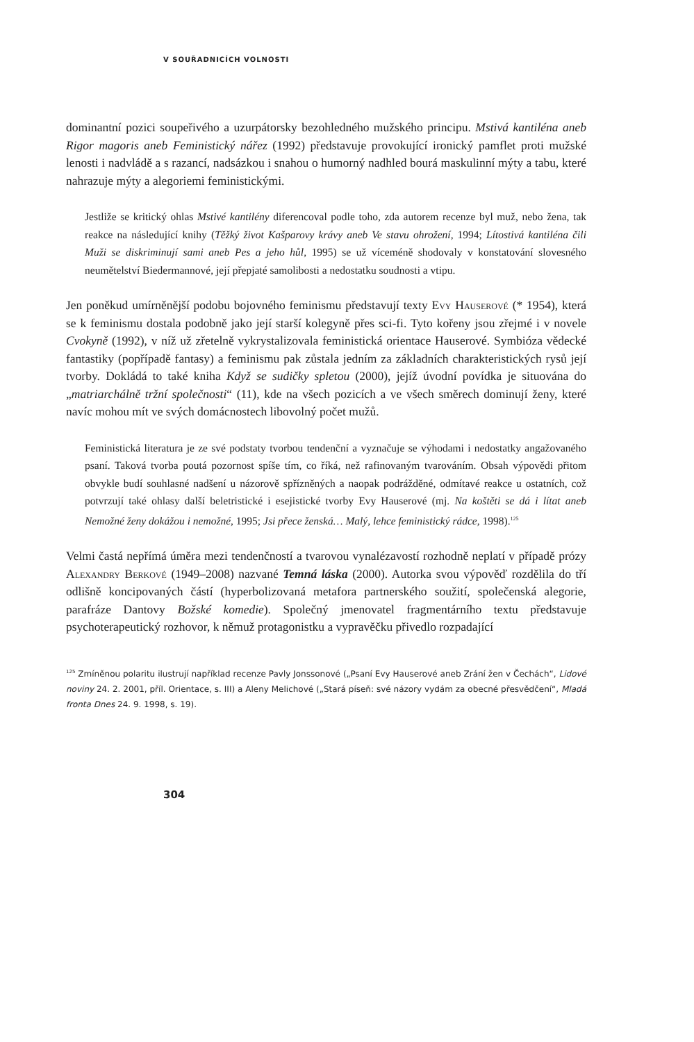V SOUŘADNICÍCH VOLNOSTI
dominantní pozici soupeřivého a uzurpátorsky bezohledného mužského principu. Mstivá kantiléna aneb Rigor magoris aneb Feministický nářez (1992) představuje provokující ironický pamflet proti mužské lenosti i nadvládě a s razancí, nadsázkou i snahou o humorný nadhled bourá maskulinní mýty a tabu, které nahrazuje mýty a alegoriemi feministickými.
Jestliže se kritický ohlas Mstivé kantilény diferencoval podle toho, zda autorem recenze byl muž, nebo žena, tak reakce na následující knihy (Těžký život Kašparovy krávy aneb Ve stavu ohrožení, 1994; Lítostivá kantiléna čili Muži se diskriminují sami aneb Pes a jeho hůl, 1995) se už víceméně shodovaly v konstatování slovesného neumětelství Biedermannové, její přepjaté samolibosti a nedostatku soudnosti a vtipu.
Jen poněkud umírněnější podobu bojovného feminismu představují texty Evy Hauserové (* 1954), která se k feminismu dostala podobně jako její starší kolegyně přes sci-fi. Tyto kořeny jsou zřejmé i v novele Cvokyně (1992), v níž už zřetelně vykrystalizovala feministická orientace Hauserové. Symbióza vědecké fantastiky (popřípadě fantasy) a feminismu pak zůstala jedním za základních charakteristických rysů její tvorby. Dokládá to také kniha Když se sudičky spletou (2000), jejíž úvodní povídka je situována do „matriarchálně tržní společnosti“ (11), kde na všech pozicích a ve všech směrech dominují ženy, které navíc mohou mít ve svých domácnostech libovolný počet mužů.
Feministická literatura je ze své podstaty tvorbou tendenční a vyznačuje se výhodami i nedostatky angažovaného psaní. Taková tvorba poutá pozornost spíše tím, co říká, než rafinovaným tvarováním. Obsah výpovědi přitom obvykle budí souhlasné nadšení u názorově spřízněných a naopak podrážděné, odmítavé reakce u ostatních, což potvrzují také ohlasy další beletristické i esejistické tvorby Evy Hauserové (mj. Na koštěti se dá i lítat aneb Nemožné ženy dokážou i nemožné, 1995; Jsi přece ženská… Malý, lehce feministický rádce, 1998).<sup>125</sup>
Velmi častá nepřímá úměra mezi tendenčností a tvarovou vynalézavostí rozhodně neplatí v případě prózy Alexandry Berkové (1949–2008) nazvané Temná láska (2000). Autorka svou výpověď rozdělila do tří odlišně koncipovaných částí (hyperbolizovaná metafora partnerského soužití, společenská alegorie, parafráze Dantovy Božské komedie). Společný jmenovatel fragmentárního textu představuje psychoterapeutický rozhovor, k němuž protagonistku a vypravěčku přivedlo rozpadající
<sup>125</sup> Zmíněnou polaritu ilustrují například recenze Pavly Jonssonové („Psaní Evy Hauserové aneb Zrání žen v Čechách“, Lidové noviny 24. 2. 2001, příl. Orientace, s. III) a Aleny Melichové („Stará píseň: své názory vydám za obecné přesvědčení“, Mladá fronta Dnes 24. 9. 1998, s. 19).
304